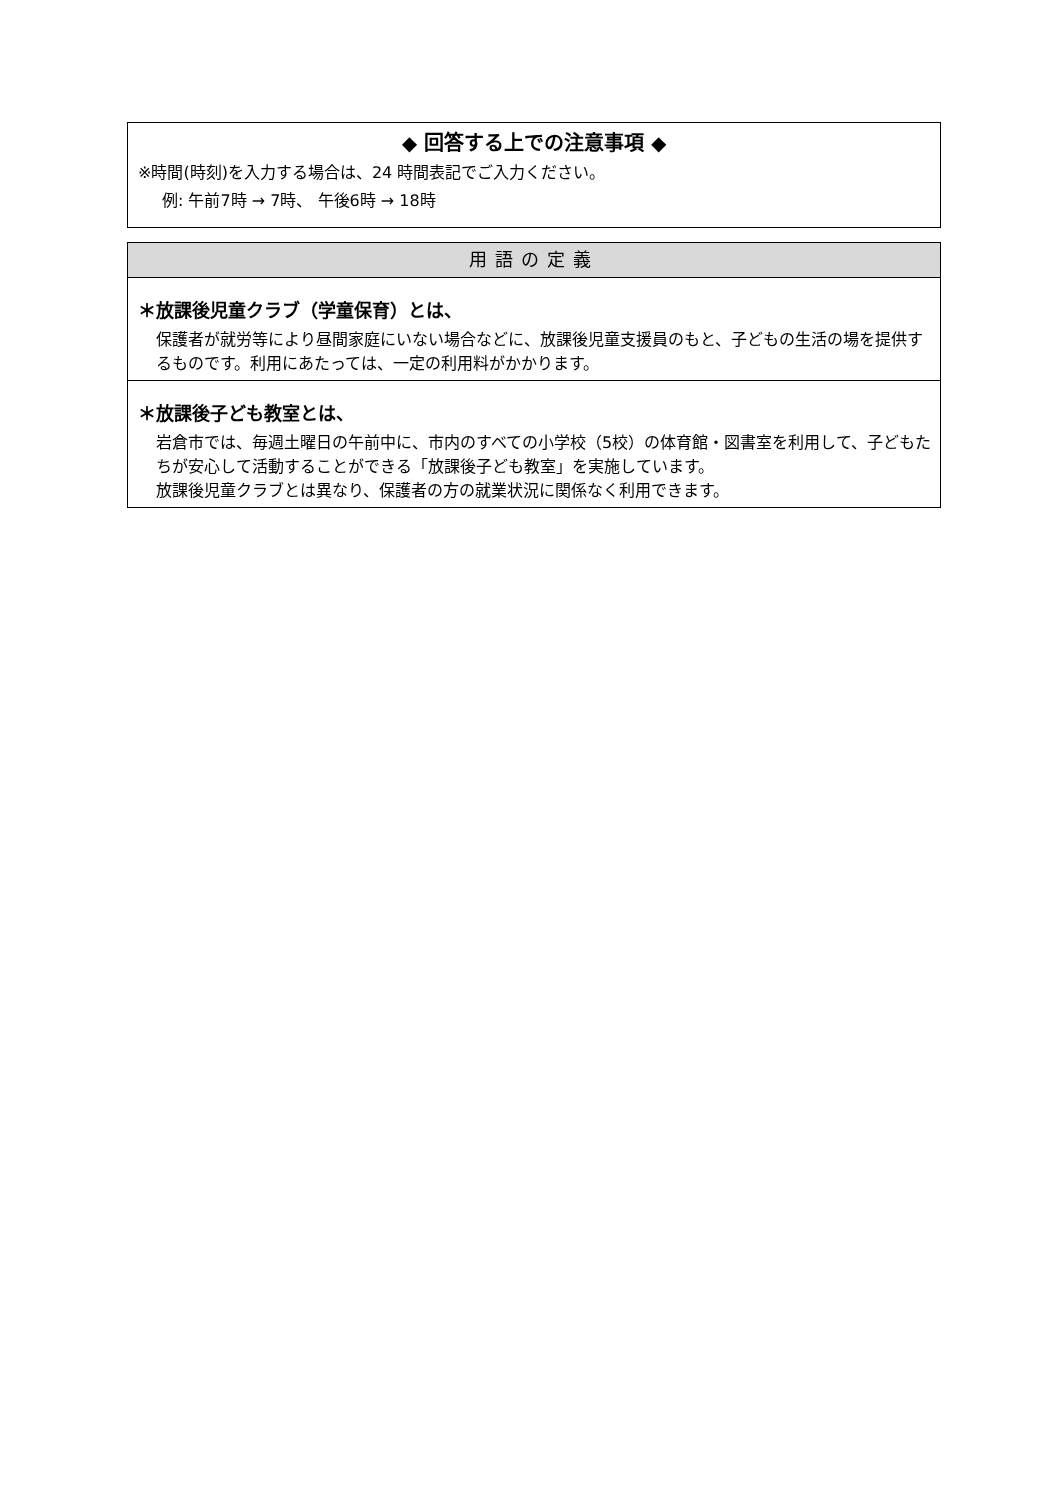◆ 回答する上での注意事項 ◆
※時間(時刻)を入力する場合は、24 時間表記でご入力ください。
例: 午前7時 → 7時、 午後6時 → 18時
用語の定義
＊放課後児童クラブ（学童保育）とは、
保護者が就労等により昼間家庭にいない場合などに、放課後児童支援員のもと、子どもの生活の場を提供するものです。利用にあたっては、一定の利用料がかかります。
＊放課後子ども教室とは、
岩倉市では、毎週土曜日の午前中に、市内のすべての小学校（5校）の体育館・図書室を利用して、子どもたちが安心して活動することができる「放課後子ども教室」を実施しています。
放課後児童クラブとは異なり、保護者の方の就業状況に関係なく利用できます。